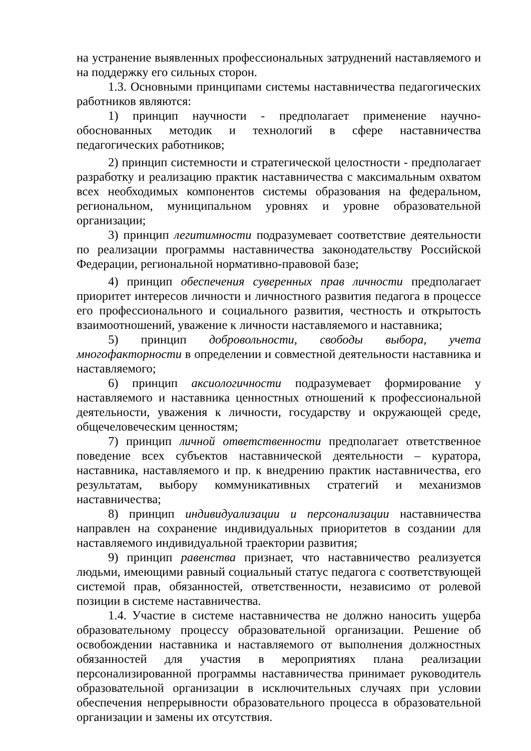на устранение выявленных профессиональных затруднений наставляемого и на поддержку его сильных сторон.
1.3. Основными принципами системы наставничества педагогических работников являются:
1) принцип научности - предполагает применение научно-обоснованных методик и технологий в сфере наставничества педагогических работников;
2) принцип системности и стратегической целостности - предполагает разработку и реализацию практик наставничества с максимальным охватом всех необходимых компонентов системы образования на федеральном, региональном, муниципальном уровнях и уровне образовательной организации;
3) принцип легитимности подразумевает соответствие деятельности по реализации программы наставничества законодательству Российской Федерации, региональной нормативно-правовой базе;
4) принцип обеспечения суверенных прав личности предполагает приоритет интересов личности и личностного развития педагога в процессе его профессионального и социального развития, честность и открытость взаимоотношений, уважение к личности наставляемого и наставника;
5) принцип добровольности, свободы выбора, учета многофакторности в определении и совместной деятельности наставника и наставляемого;
6) принцип аксиологичности подразумевает формирование у наставляемого и наставника ценностных отношений к профессиональной деятельности, уважения к личности, государству и окружающей среде, общечеловеческим ценностям;
7) принцип личной ответственности предполагает ответственное поведение всех субъектов наставнической деятельности – куратора, наставника, наставляемого и пр. к внедрению практик наставничества, его результатам, выбору коммуникативных стратегий и механизмов наставничества;
8) принцип индивидуализации и персонализации наставничества направлен на сохранение индивидуальных приоритетов в создании для наставляемого индивидуальной траектории развития;
9) принцип равенства признает, что наставничество реализуется людьми, имеющими равный социальный статус педагога с соответствующей системой прав, обязанностей, ответственности, независимо от ролевой позиции в системе наставничества.
1.4. Участие в системе наставничества не должно наносить ущерба образовательному процессу образовательной организации. Решение об освобождении наставника и наставляемого от выполнения должностных обязанностей для участия в мероприятиях плана реализации персонализированной программы наставничества принимает руководитель образовательной организации в исключительных случаях при условии обеспечения непрерывности образовательного процесса в образовательной организации и замены их отсутствия.